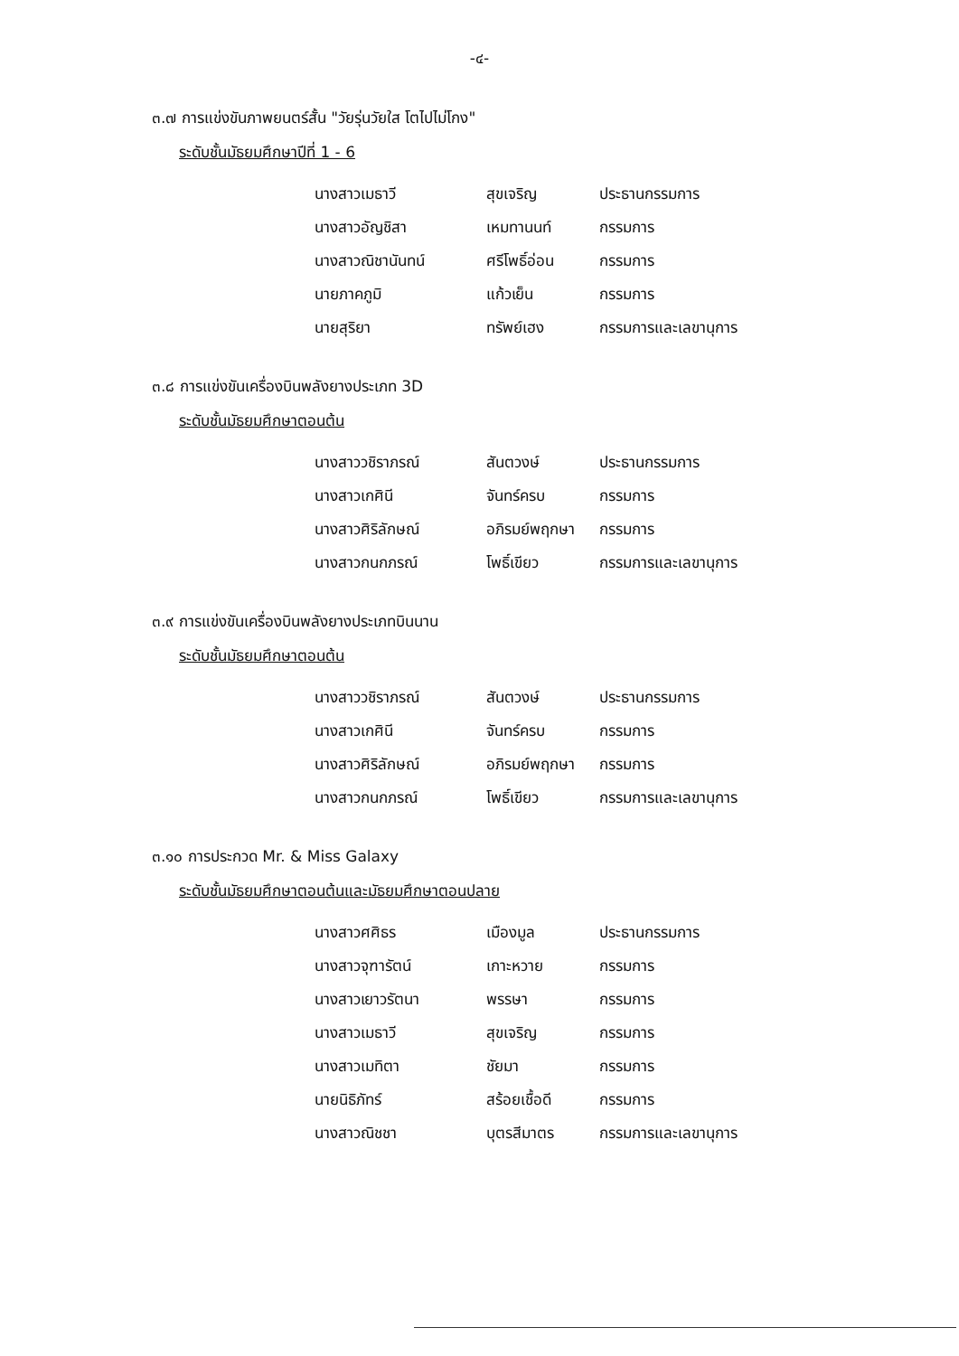-๔-
๓.๗ การแข่งขันภาพยนตร์สั้น "วัยรุ่นวัยใส โตไปไม่โกง"
ระดับชั้นมัธยมศึกษาปีที่ 1 - 6
| นางสาวเมธาวี | สุขเจริญ | ประธานกรรมการ |
| นางสาวอัญชิสา | เหมทานนท์ | กรรมการ |
| นางสาวณิชานันทน์ | ศรีโพธิ์อ่อน | กรรมการ |
| นายภาคภูมิ | แก้วเย็น | กรรมการ |
| นายสุริยา | ทรัพย์เฮง | กรรมการและเลขานุการ |
๓.๘ การแข่งขันเครื่องบินพลังยางประเภท 3D
ระดับชั้นมัธยมศึกษาตอนต้น
| นางสาววชิราภรณ์ | สันตวงษ์ | ประธานกรรมการ |
| นางสาวเกศินี | จันทร์ครบ | กรรมการ |
| นางสาวศิริลักษณ์ | อภิรมย์พฤกษา | กรรมการ |
| นางสาวกนกภรณ์ | โพธิ์เขียว | กรรมการและเลขานุการ |
๓.๙ การแข่งขันเครื่องบินพลังยางประเภทบินนาน
ระดับชั้นมัธยมศึกษาตอนต้น
| นางสาววชิราภรณ์ | สันตวงษ์ | ประธานกรรมการ |
| นางสาวเกศินี | จันทร์ครบ | กรรมการ |
| นางสาวศิริลักษณ์ | อภิรมย์พฤกษา | กรรมการ |
| นางสาวกนกภรณ์ | โพธิ์เขียว | กรรมการและเลขานุการ |
๓.๑๐ การประกวด Mr. & Miss Galaxy
ระดับชั้นมัธยมศึกษาตอนต้นและมัธยมศึกษาตอนปลาย
| นางสาวศศิธร | เมืองมูล | ประธานกรรมการ |
| นางสาวจุฑารัตน์ | เกาะหวาย | กรรมการ |
| นางสาวเยาวรัตนา | พรรษา | กรรมการ |
| นางสาวเมธาวี | สุขเจริญ | กรรมการ |
| นางสาวเมทิตา | ชัยมา | กรรมการ |
| นายนิธิภัทร์ | สร้อยเชื้อดี | กรรมการ |
| นางสาวณิชชา | บุตรสีมาตร | กรรมการและเลขานุการ |